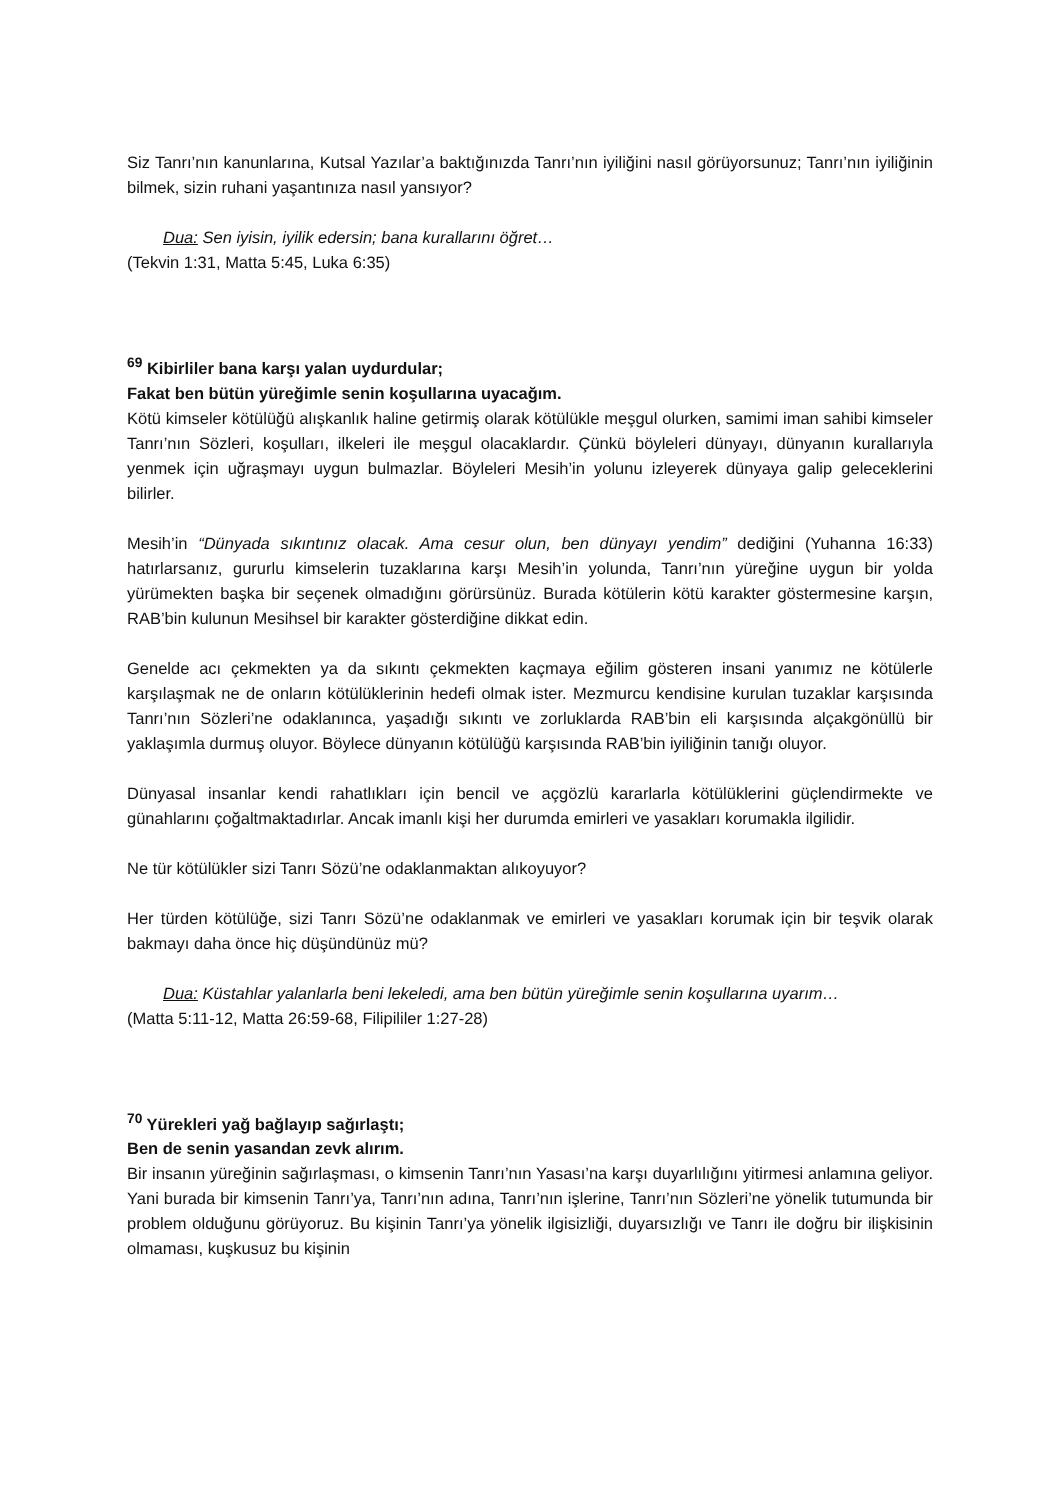Siz Tanrı’nın kanunlarına, Kutsal Yazılar’a baktığınızda Tanrı’nın iyiliğini nasıl görüyorsunuz; Tanrı’nın iyiliğinin bilmek, sizin ruhani yaşantınıza nasıl yansıyor?
Dua: Sen iyisin, iyilik edersin; bana kurallarını öğret…
(Tekvin 1:31, Matta 5:45, Luka 6:35)
<sup>69</sup> Kibirliler bana karşı yalan uydurdular;
Fakat ben bütün yüreğimle senin koşullarına uyacağım.
Kötü kimseler kötülüğü alışkanlık haline getirmiş olarak kötülükle meşgul olurken, samimi iman sahibi kimseler Tanrı’nın Sözleri, koşulları, ilkeleri ile meşgul olacaklardır. Çünkü böyleleri dünyayı, dünyanın kurallarıyla yenmek için uğraşmayı uygun bulmazlar. Böyleleri Mesih’in yolunu izleyerek dünyaya galip geleceklerini bilirler.
Mesih’in “Dünyada sıkıntınız olacak. Ama cesur olun, ben dünyayı yendim” dediğini (Yuhanna 16:33) hatırlarsanız, gururlu kimselerin tuzaklarına karşı Mesih’in yolunda, Tanrı’nın yüreğine uygun bir yolda yürümekten başka bir seçenek olmadığını görürsünüz. Burada kötülerin kötü karakter göstermesine karşın, RAB’bin kulunun Mesihsel bir karakter gösterdiğine dikkat edin.
Genelde acı çekmekten ya da sıkıntı çekmekten kaçmaya eğilim gösteren insani yanımız ne kötülerle karşılaşmak ne de onların kötülüklerinin hedefi olmak ister. Mezmurcu kendisine kurulan tuzaklar karşısında Tanrı’nın Sözleri’ne odaklanınca, yaşadığı sıkıntı ve zorluklarda RAB’bin eli karşısında alçakgönüllü bir yaklaşımla durmuş oluyor. Böylece dünyanın kötülüğü karşısında RAB’bin iyiliğinin tanığı oluyor.
Dünyasal insanlar kendi rahatlıkları için bencil ve açgözlü kararlarla kötülüklerini güçlendirmekte ve günahlarını çoğaltmaktadırlar. Ancak imanlı kişi her durumda emirleri ve yasakları korumakla ilgilidir.
Ne tür kötülükler sizi Tanrı Sözü’ne odaklanmaktan alıkoyuyor?
Her türden kötülüğe, sizi Tanrı Sözü’ne odaklanmak ve emirleri ve yasakları korumak için bir teşvik olarak bakmayı daha önce hiç düşündünüz mü?
Dua: Küstahlar yalanlarla beni lekeledi, ama ben bütün yüreğimle senin koşullarına uyarım…
(Matta 5:11-12, Matta 26:59-68, Filipililer 1:27-28)
<sup>70</sup> Yürekleri yağ bağlayıp sağırlaştı;
Ben de senin yasandan zevk alırım.
Bir insanın yüreğinin sağırlaşması, o kimsenin Tanrı’nın Yasası’na karşı duyarlılığını yitirmesi anlamına geliyor. Yani burada bir kimsenin Tanrı’ya, Tanrı’nın adına, Tanrı’nın işlerine, Tanrı’nın Sözleri’ne yönelik tutumunda bir problem olduğunu görüyoruz. Bu kişinin Tanrı’ya yönelik ilgisizliği, duyarsızlığı ve Tanrı ile doğru bir ilişkisinin olmaması, kuşkusuz bu kişinin